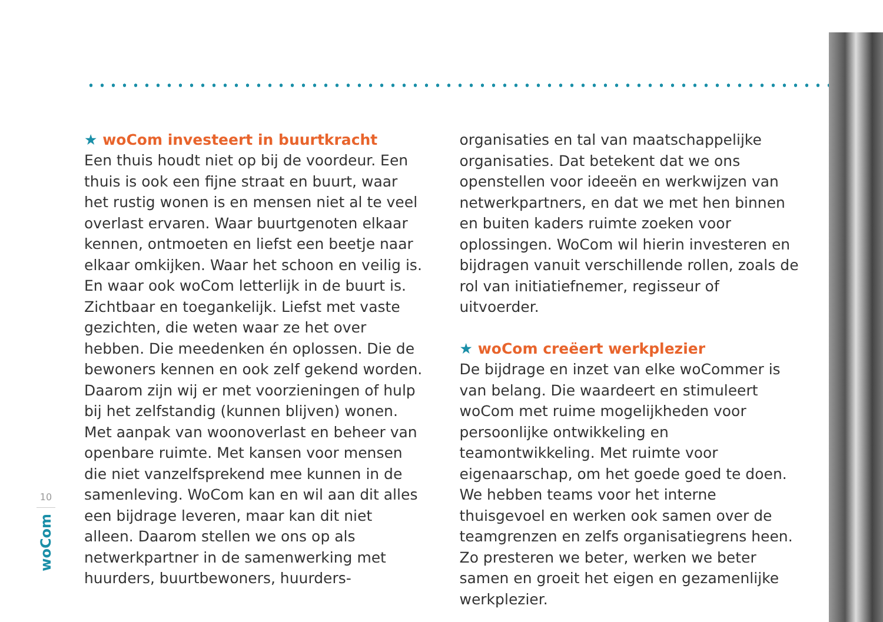★ woCom investeert in buurtkracht
Een thuis houdt niet op bij de voordeur. Een thuis is ook een fijne straat en buurt, waar het rustig wonen is en mensen niet al te veel overlast ervaren. Waar buurtgenoten elkaar kennen, ontmoeten en liefst een beetje naar elkaar omkijken. Waar het schoon en veilig is. En waar ook woCom letterlijk in de buurt is. Zichtbaar en toegankelijk. Liefst met vaste gezichten, die weten waar ze het over hebben. Die meedenken én oplossen. Die de bewoners kennen en ook zelf gekend worden. Daarom zijn wij er met voorzie­ningen of hulp bij het zelfstandig (kunnen blijven) wonen. Met aanpak van woonoverlast en beheer van openbare ruimte. Met kansen voor mensen die niet vanzelfsprekend mee kunnen in de samen­leving. WoCom kan en wil aan dit alles een bijdrage leveren, maar kan dit niet alleen. Daarom stellen we ons op als netwerkpartner in de samenwerking met huurders, buurtbewoners, huurders-
organisaties en tal van maatschappelijke organi­saties. Dat betekent dat we ons openstellen voor ideeën en werkwijzen van netwerkpartners, en dat we met hen binnen en buiten kaders ruimte zoeken voor oplossingen. WoCom wil hierin investeren en bijdragen vanuit verschillende rollen, zoals de rol van initiatiefnemer, regisseur of uitvoerder.
★ woCom creëert werkplezier
De bijdrage en inzet van elke woCommer is van belang. Die waardeert en stimuleert woCom met ruime mogelijkheden voor persoonlijke ontwik­keling en teamontwikkeling. Met ruimte voor eigenaarschap, om het goede goed te doen. We hebben teams voor het interne thuisgevoel en werken ook samen over de teamgrenzen en zelfs organisatiegrens heen. Zo presteren we beter, werken we beter samen en groeit het eigen en gezamenlijke werkplezier.
10
woCom